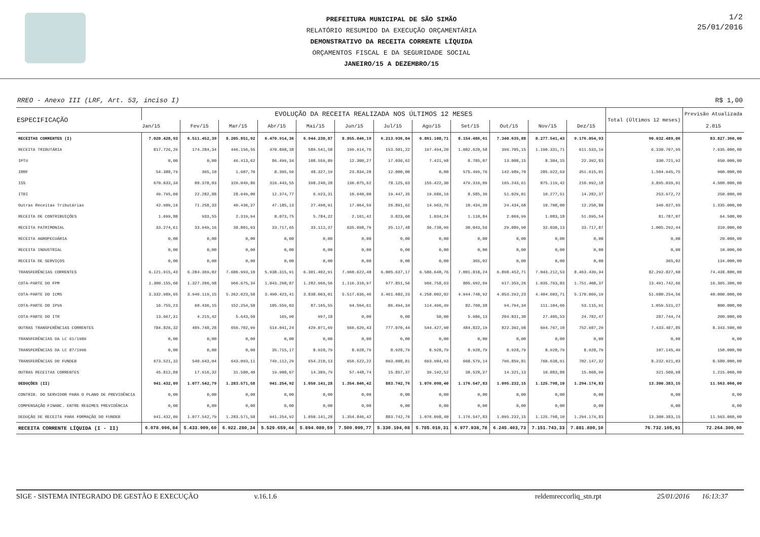PREFEITURA MUNICIPAL DE SÃO SIMÃO
RELATÓRIO RESUMIDO DA EXECUÇÃO ORÇAMENTÁRIA
DEMONSTRATIVO DA RECEITA CORRENTE LÍQUIDA
ORÇAMENTOS FISCAL E DA SEGURIDADE SOCIAL
JANEIRO/15 A DEZEMBRO/15
1/2
25/01/2016
RREO - Anexo III (LRF, Art. 53, inciso I) R$ 1,00
| ESPECIFICAÇÃO | EVOLUÇÃO DA RECEITA REALIZADA NOS ÚLTIMOS 12 MESES | | | | | | | | | | | | Total (Últimos 12 meses) | Previsão Atualizada |
| --- | --- | --- | --- | --- | --- | --- | --- | --- | --- | --- | --- | --- | --- | --- |
| | Jan/15 | Fev/15 | Mar/15 | Abr/15 | Mai/15 | Jun/15 | Jul/15 | Ago/15 | Set/15 | Out/15 | Nov/15 | Dez/15 | | 2.015 |
| RECEITAS CORRENTES (I) | 7.020.428,93 | 6.511.452,39 | 8.205.851,92 | 6.470.914,36 | 6.944.230,87 | 8.855.846,19 | 6.213.936,84 | 6.861.108,71 | 8.154.486,61 | 7.340.635,88 | 8.277.541,43 | 9.176.054,93 | 90.032.489,06 | 83.827.360,00 |
| RECEITA TRIBUTÁRIA | 817.726,29 | 174.284,34 | 446.156,55 | 470.898,38 | 589.541,58 | 199.914,76 | 153.501,22 | 197.494,20 | 1.082.620,58 | 396.705,15 | 1.190.331,71 | 611.533,19 | 6.330.707,95 | 7.635.000,00 |
| IPTU | 0,00 | 0,00 | 46.413,62 | 86.499,34 | 108.559,89 | 12.300,27 | 17.036,62 | 7.421,98 | 8.785,07 | 13.008,15 | 8.304,15 | 22.392,83 | 330.721,92 | 650.000,00 |
| IRRF | 54.388,79 | 365,10 | 1.607,70 | 8.395,59 | 48.327,19 | 23.834,28 | 12.000,00 | 0,00 | 575.499,76 | 142.989,70 | 285.922,63 | 351.615,01 | 1.504.945,75 | 900.000,00 |
| ISS | 670.633,34 | 80.378,03 | 329.049,86 | 316.443,55 | 398.240,28 | 136.075,62 | 78.125,63 | 155.422,30 | 479.316,09 | 165.243,61 | 875.119,42 | 210.992,18 | 3.895.039,91 | 4.500.000,00 |
| ITBI | 49.795,00 | 22.282,88 | 28.649,00 | 12.374,77 | 6.923,31 | 10.640,00 | 19.447,35 | 19.686,16 | 8.585,36 | 51.029,01 | 10.277,51 | 14.282,37 | 253.972,72 | 250.000,00 |
| Outras Receitas Tributárias | 42.909,16 | 71.258,33 | 40.436,37 | 47.185,13 | 27.490,91 | 17.064,59 | 26.891,62 | 14.963,76 | 10.434,30 | 24.434,68 | 10.708,00 | 12.250,80 | 346.027,65 | 1.335.000,00 |
| RECEITA DE CONTRIBUIÇÕES | 1.699,80 | 933,55 | 2.319,94 | 8.073,75 | 5.784,22 | 2.161,42 | 3.823,60 | 1.034,24 | 1.110,84 | 2.066,99 | 1.083,18 | 51.695,54 | 81.787,07 | 64.500,00 |
| RECEITA PATRIMONIAL | 33.274,61 | 33.949,16 | 38.801,93 | 33.717,65 | 33.112,37 | 635.698,79 | 35.117,48 | 36.738,99 | 30.043,56 | 29.089,90 | 32.030,13 | 33.717,87 | 1.005.292,44 | 310.000,00 |
| RECEITA AGROPECUÁRIA | 0,00 | 0,00 | 0,00 | 0,00 | 0,00 | 0,00 | 0,00 | 0,00 | 0,00 | 0,00 | 0,00 | 0,00 | 0,00 | 20.000,00 |
| RECEITA INDUSTRIAL | 0,00 | 0,00 | 0,00 | 0,00 | 0,00 | 0,00 | 0,00 | 0,00 | 0,00 | 0,00 | 0,00 | 0,00 | 0,00 | 10.000,00 |
| RECEITA DE SERVIÇOS | 0,00 | 0,00 | 0,00 | 0,00 | 0,00 | 0,00 | 0,00 | 0,00 | 365,02 | 0,00 | 0,00 | 0,00 | 365,02 | 134.000,00 |
| TRANSFERÊNCIAS CORRENTES | 6.121.915,43 | 6.284.369,02 | 7.686.993,10 | 5.938.315,91 | 6.301.402,91 | 7.960.622,48 | 6.005.637,17 | 6.586.648,76 | 7.001.818,24 | 6.898.452,71 | 7.043.212,53 | 8.463.439,34 | 82.292.827,60 | 74.438.800,00 |
| COTA-PARTE DO FPM | 1.300.155,60 | 1.327.206,98 | 966.675,34 | 1.043.298,87 | 1.282.966,56 | 1.116.310,97 | 977.851,56 | 966.758,63 | 805.992,69 | 917.353,26 | 1.035.763,83 | 1.751.408,37 | 13.491.742,66 | 16.365.300,00 |
| COTA-PARTE DO ICMS | 3.332.989,65 | 3.946.119,15 | 5.262.623,58 | 3.490.423,41 | 3.838.063,01 | 5.517.636,46 | 3.461.683,23 | 4.258.002,02 | 4.944.748,92 | 4.053.292,23 | 4.404.603,71 | 5.170.069,19 | 51.680.254,56 | 40.000.000,00 |
| COTA-PARTE DO IPVA | 16.755,23 | 60.436,15 | 152.254,58 | 105.559,03 | 87.165,55 | 94.594,61 | 86.494,34 | 114.496,49 | 82.760,38 | 94.794,34 | 111.104,66 | 53.115,91 | 1.059.531,27 | 800.000,00 |
| COTA-PARTE DO ITR | 13.667,31 | 4.215,42 | 5.643,50 | 165,90 | 997,18 | 0,00 | 0,00 | 50,00 | 5.986,13 | 204.831,30 | 27.405,53 | 24.782,47 | 287.744,74 | 200.000,00 |
| OUTRAS TRANSFERÊNCIAS CORRENTES | 784.826,32 | 405.748,28 | 656.702,99 | 514.041,24 | 429.071,69 | 566.629,43 | 777.070,44 | 544.427,90 | 484.822,19 | 822.392,98 | 694.767,10 | 752.987,29 | 7.433.487,85 | 8.343.500,00 |
| TRANSFERÊNCIAS DA LC 61/1989 | 0,00 | 0,00 | 0,00 | 0,00 | 0,00 | 0,00 | 0,00 | 0,00 | 0,00 | 0,00 | 0,00 | 0,00 | 0,00 | 0,00 |
| TRANSFERÊNCIAS DA LC 87/1996 | 0,00 | 0,00 | 0,00 | 35.715,17 | 8.928,79 | 8.928,79 | 8.928,79 | 8.928,79 | 8.928,79 | 8.928,79 | 8.928,79 | 8.928,79 | 107.145,49 | 150.000,00 |
| TRANSFERÊNCIAS DO FUNDEB | 673.521,32 | 540.643,04 | 643.093,11 | 749.112,29 | 654.210,13 | 656.522,22 | 693.608,81 | 693.984,93 | 668.579,14 | 796.859,81 | 760.638,91 | 702.147,32 | 8.232.921,03 | 8.580.000,00 |
| OUTRAS RECEITAS CORRENTES | 45.812,80 | 17.916,32 | 31.580,40 | 19.908,67 | 14.389,79 | 57.448,74 | 15.857,37 | 39.192,52 | 38.528,37 | 14.321,13 | 10.883,88 | 15.668,99 | 321.508,98 | 1.215.060,00 |
| DEDUÇÕES (II) | 941.432,09 | 1.077.542,79 | 1.283.571,58 | 941.254,92 | 1.050.141,28 | 1.354.846,42 | 883.742,76 | 1.076.098,40 | 1.176.547,83 | 1.095.232,15 | 1.125.798,10 | 1.294.174,83 | 13.300.383,15 | 11.563.060,00 |
| CONTRIB. DO SERVIDOR PARA O PLANO DE PREVIDÊNCIA | 0,00 | 0,00 | 0,00 | 0,00 | 0,00 | 0,00 | 0,00 | 0,00 | 0,00 | 0,00 | 0,00 | 0,00 | 0,00 | 0,00 |
| COMPENSAÇÃO FINANC. ENTRE REGIMES PREVIDÊNCIA | 0,00 | 0,00 | 0,00 | 0,00 | 0,00 | 0,00 | 0,00 | 0,00 | 0,00 | 0,00 | 0,00 | 0,00 | 0,00 | 0,00 |
| DEDUÇÃO DE RECEITA PARA FORMAÇÃO DO FUNDEB | 941.432,09 | 1.077.542,79 | 1.283.571,58 | 941.254,92 | 1.050.141,28 | 1.354.846,42 | 883.742,76 | 1.076.098,40 | 1.176.547,83 | 1.095.232,15 | 1.125.798,10 | 1.294.174,83 | 13.300.383,15 | 11.563.060,00 |
| RECEITA CORRENTE LÍQUIDA (I - II) | 6.078.996,84 | 5.433.909,60 | 6.922.280,34 | 5.529.659,44 | 5.894.089,59 | 7.500.999,77 | 5.330.194,08 | 5.785.010,31 | 6.977.938,78 | 6.245.403,73 | 7.151.743,33 | 7.881.880,10 | 76.732.105,91 | 72.264.300,00 |
SIGE - SISTEMA INTEGRADO DE GESTÃO E EXECUÇÃO v.16.1.6 reldemreccorliq_stn.rpt 25/01/2016 16:13:37